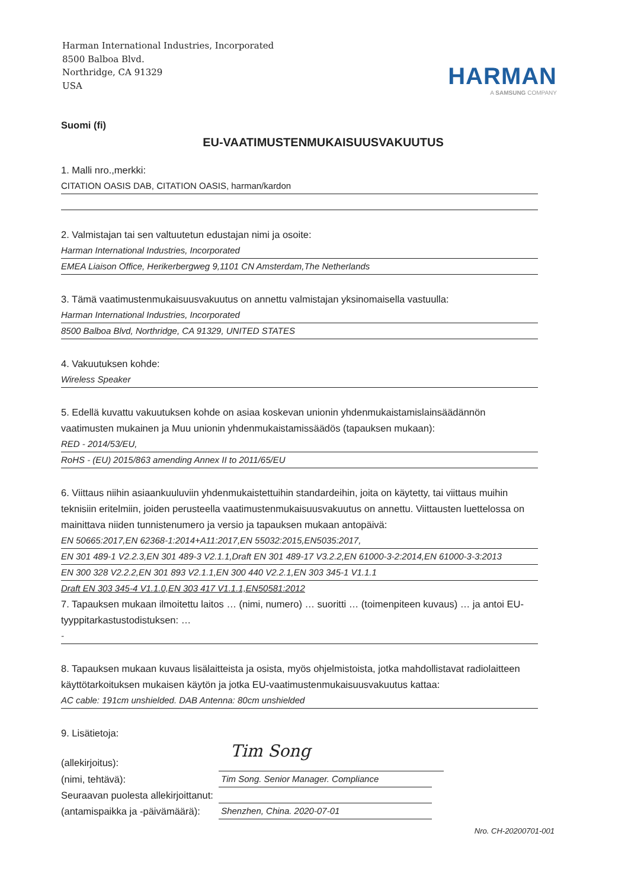Harman International Industries, Incorporated
8500 Balboa Blvd.
Northridge, CA 91329
USA
HARMAN
A SAMSUNG COMPANY
Suomi (fi)
EU-VAATIMUSTENMUKAISUUSVAKUUTUS
1. Malli nro.,merkki:
CITATION OASIS DAB, CITATION OASIS, harman/kardon
2. Valmistajan tai sen valtuutetun edustajan nimi ja osoite:
Harman International Industries, Incorporated
EMEA Liaison Office, Herikerbergweg 9,1101 CN Amsterdam,The Netherlands
3. Tämä vaatimustenmukaisuusvakuutus on annettu valmistajan yksinomaisella vastuulla:
Harman International Industries, Incorporated
8500 Balboa Blvd, Northridge, CA 91329, UNITED STATES
4. Vakuutuksen kohde:
Wireless Speaker
5. Edellä kuvattu vakuutuksen kohde on asiaa koskevan unionin yhdenmukaistamislainsäädännön vaatimusten mukainen ja Muu unionin yhdenmukaistamissäädös (tapauksen mukaan):
RED - 2014/53/EU,
RoHS - (EU) 2015/863 amending Annex II to 2011/65/EU
6. Viittaus niihin asiaankuuluviin yhdenmukaistettuihin standardeihin, joita on käytetty, tai viittaus muihin teknisiin eritelmiin, joiden perusteella vaatimustenmukaisuusvakuutus on annettu. Viittausten luettelossa on mainittava niiden tunnistenumero ja versio ja tapauksen mukaan antopäivä:
EN 50665:2017,EN 62368-1:2014+A11:2017,EN 55032:2015,EN5035:2017,
EN 301 489-1 V2.2.3,EN 301 489-3 V2.1.1,Draft EN 301 489-17 V3.2.2,EN 61000-3-2:2014,EN 61000-3-3:2013
EN 300 328 V2.2.2,EN 301 893 V2.1.1,EN 300 440 V2.2.1,EN 303 345-1 V1.1.1
Draft EN 303 345-4 V1.1.0,EN 303 417 V1.1.1,EN50581:2012
7. Tapauksen mukaan ilmoitettu laitos … (nimi, numero) … suoritti … (toimenpiteen kuvaus) … ja antoi EU-tyyppitarkastustodistuksen: …
-
8. Tapauksen mukaan kuvaus lisälaitteista ja osista, myös ohjelmistoista, jotka mahdollistavat radiolaitteen käyttötarkoituksen mukaisen käytön ja jotka EU-vaatimustenmukaisuusvakuutus kattaa:
AC cable: 191cm unshielded. DAB Antenna: 80cm unshielded
9. Lisätietoja:
(allekirjoitus):
Tim Song
(nimi, tehtävä):
Tim Song. Senior Manager. Compliance
Seuraavan puolesta allekirjoittanut:
(antamispaikka ja -päivämäärä):
Shenzhen, China. 2020-07-01
Nro. CH-20200701-001